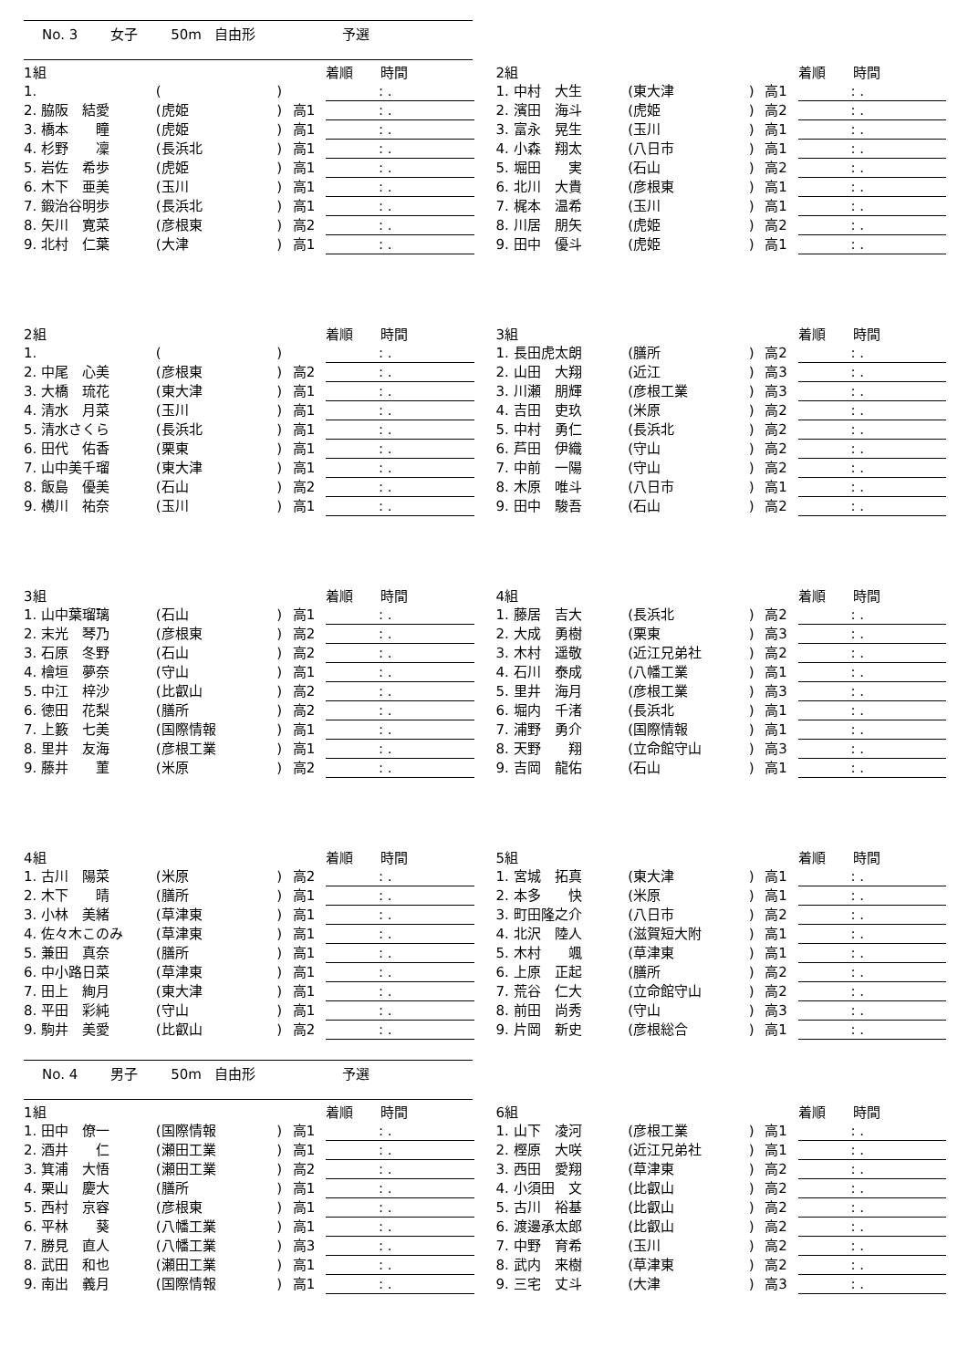No. 3 女子 50m 自由形 予選
| 1組 | | | | 着順 時間 |
| 1. | ( | ) | | : . |
| 2. 脇阪 結愛 | (虎姫 | ) | 高1 | : . |
| 3. 橋本 瞳 | (虎姫 | ) | 高1 | : . |
| 4. 杉野 凜 | (長浜北 | ) | 高1 | : . |
| 5. 岩佐 希歩 | (虎姫 | ) | 高1 | : . |
| 6. 木下 亜美 | (玉川 | ) | 高1 | : . |
| 7. 鍛治谷明歩 | (長浜北 | ) | 高1 | : . |
| 8. 矢川 寛菜 | (彦根東 | ) | 高2 | : . |
| 9. 北村 仁葉 | (大津 | ) | 高1 | : . |
| 2組 | | | | 着順 時間 |
| 1. 中村 大生 | (東大津 | ) | 高1 | : . |
| 2. 濱田 海斗 | (虎姫 | ) | 高2 | : . |
| 3. 富永 晃生 | (玉川 | ) | 高1 | : . |
| 4. 小森 翔太 | (八日市 | ) | 高1 | : . |
| 5. 堀田 実 | (石山 | ) | 高2 | : . |
| 6. 北川 大貴 | (彦根東 | ) | 高1 | : . |
| 7. 梶本 温希 | (玉川 | ) | 高1 | : . |
| 8. 川居 朋矢 | (虎姫 | ) | 高2 | : . |
| 9. 田中 優斗 | (虎姫 | ) | 高1 | : . |
| 2組 | | | | 着順 時間 |
| 1. | ( | ) | | : . |
| 2. 中尾 心美 | (彦根東 | ) | 高2 | : . |
| 3. 大橋 琉花 | (東大津 | ) | 高1 | : . |
| 4. 清水 月菜 | (玉川 | ) | 高1 | : . |
| 5. 清水さくら | (長浜北 | ) | 高1 | : . |
| 6. 田代 佑香 | (栗東 | ) | 高1 | : . |
| 7. 山中美千瑠 | (東大津 | ) | 高1 | : . |
| 8. 飯島 優美 | (石山 | ) | 高2 | : . |
| 9. 横川 祐奈 | (玉川 | ) | 高1 | : . |
| 3組 | | | | 着順 時間 |
| 1. 長田虎太朗 | (膳所 | ) | 高2 | : . |
| 2. 山田 大翔 | (近江 | ) | 高3 | : . |
| 3. 川瀬 朋輝 | (彦根工業 | ) | 高3 | : . |
| 4. 吉田 吏玖 | (米原 | ) | 高2 | : . |
| 5. 中村 勇仁 | (長浜北 | ) | 高2 | : . |
| 6. 芦田 伊織 | (守山 | ) | 高2 | : . |
| 7. 中前 一陽 | (守山 | ) | 高2 | : . |
| 8. 木原 唯斗 | (八日市 | ) | 高1 | : . |
| 9. 田中 駿吾 | (石山 | ) | 高2 | : . |
| 3組 | | | | 着順 時間 |
| 1. 山中葉瑠璃 | (石山 | ) | 高1 | : . |
| 2. 末光 琴乃 | (彦根東 | ) | 高2 | : . |
| 3. 石原 冬野 | (石山 | ) | 高2 | : . |
| 4. 檜垣 夢奈 | (守山 | ) | 高1 | : . |
| 5. 中江 梓沙 | (比叡山 | ) | 高2 | : . |
| 6. 徳田 花梨 | (膳所 | ) | 高2 | : . |
| 7. 上籔 七美 | (国際情報 | ) | 高1 | : . |
| 8. 里井 友海 | (彦根工業 | ) | 高1 | : . |
| 9. 藤井 菫 | (米原 | ) | 高2 | : . |
| 4組 | | | | 着順 時間 |
| 1. 藤居 吉大 | (長浜北 | ) | 高2 | : . |
| 2. 大成 勇樹 | (栗東 | ) | 高3 | : . |
| 3. 木村 遥敬 | (近江兄弟社 | ) | 高2 | : . |
| 4. 石川 泰成 | (八幡工業 | ) | 高1 | : . |
| 5. 里井 海月 | (彦根工業 | ) | 高3 | : . |
| 6. 堀内 千渚 | (長浜北 | ) | 高1 | : . |
| 7. 浦野 勇介 | (国際情報 | ) | 高1 | : . |
| 8. 天野 翔 | (立命館守山 | ) | 高3 | : . |
| 9. 吉岡 龍佑 | (石山 | ) | 高1 | : . |
| 4組 | | | | 着順 時間 |
| 1. 古川 陽菜 | (米原 | ) | 高2 | : . |
| 2. 木下 晴 | (膳所 | ) | 高1 | : . |
| 3. 小林 美緒 | (草津東 | ) | 高1 | : . |
| 4. 佐々木このみ | (草津東 | ) | 高1 | : . |
| 5. 兼田 真奈 | (膳所 | ) | 高1 | : . |
| 6. 中小路日菜 | (草津東 | ) | 高1 | : . |
| 7. 田上 絢月 | (東大津 | ) | 高1 | : . |
| 8. 平田 彩純 | (守山 | ) | 高1 | : . |
| 9. 駒井 美愛 | (比叡山 | ) | 高2 | : . |
| 5組 | | | | 着順 時間 |
| 1. 宮城 拓真 | (東大津 | ) | 高1 | : . |
| 2. 本多 快 | (米原 | ) | 高1 | : . |
| 3. 町田隆之介 | (八日市 | ) | 高2 | : . |
| 4. 北沢 陸人 | (滋賀短大附 | ) | 高1 | : . |
| 5. 木村 颯 | (草津東 | ) | 高1 | : . |
| 6. 上原 正起 | (膳所 | ) | 高2 | : . |
| 7. 荒谷 仁大 | (立命館守山 | ) | 高2 | : . |
| 8. 前田 尚秀 | (守山 | ) | 高3 | : . |
| 9. 片岡 新史 | (彦根総合 | ) | 高1 | : . |
No. 4 男子 50m 自由形 予選
| 1組 | | | | 着順 時間 |
| 1. 田中 僚一 | (国際情報 | ) | 高1 | : . |
| 2. 酒井 仁 | (瀬田工業 | ) | 高1 | : . |
| 3. 箕浦 大悟 | (瀬田工業 | ) | 高2 | : . |
| 4. 栗山 慶大 | (膳所 | ) | 高1 | : . |
| 5. 西村 京容 | (彦根東 | ) | 高1 | : . |
| 6. 平林 葵 | (八幡工業 | ) | 高1 | : . |
| 7. 勝見 直人 | (八幡工業 | ) | 高3 | : . |
| 8. 武田 和也 | (瀬田工業 | ) | 高1 | : . |
| 9. 南出 義月 | (国際情報 | ) | 高1 | : . |
| 6組 | | | | 着順 時間 |
| 1. 山下 凌河 | (彦根工業 | ) | 高1 | : . |
| 2. 樫原 大咲 | (近江兄弟社 | ) | 高1 | : . |
| 3. 西田 愛翔 | (草津東 | ) | 高2 | : . |
| 4. 小須田 文 | (比叡山 | ) | 高2 | : . |
| 5. 古川 裕基 | (比叡山 | ) | 高2 | : . |
| 6. 渡邊承太郎 | (比叡山 | ) | 高2 | : . |
| 7. 中野 育希 | (玉川 | ) | 高2 | : . |
| 8. 武内 来樹 | (草津東 | ) | 高2 | : . |
| 9. 三宅 丈斗 | (大津 | ) | 高3 | : . |